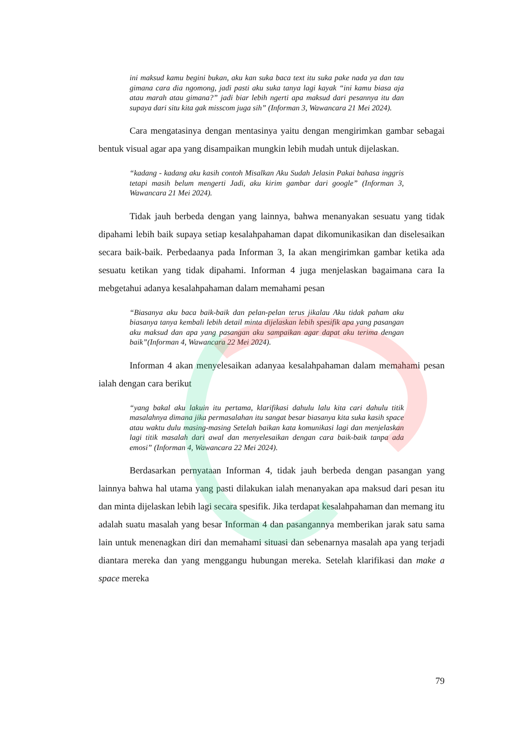ini maksud kamu begini bukan, aku kan suka baca text itu suka pake nada ya dan tau gimana cara dia ngomong, jadi pasti aku suka tanya lagi kayak “ini kamu biasa aja atau marah atau gimana?” jadi biar lebih ngerti apa maksud dari pesannya itu dan supaya dari situ kita gak misscom juga sih” (Informan 3, Wawancara 21 Mei 2024).
Cara mengatasinya dengan mentasinya yaitu dengan mengirimkan gambar sebagai bentuk visual agar apa yang disampaikan mungkin lebih mudah untuk dijelaskan.
“kadang - kadang aku kasih contoh Misalkan Aku Sudah Jelasin Pakai bahasa inggris tetapi masih belum mengerti Jadi, aku kirim gambar dari google” (Informan 3, Wawancara 21 Mei 2024).
Tidak jauh berbeda dengan yang lainnya, bahwa menanyakan sesuatu yang tidak dipahami lebih baik supaya setiap kesalahpahaman dapat dikomunikasikan dan diselesaikan secara baik-baik. Perbedaanya pada Informan 3, Ia akan mengirimkan gambar ketika ada sesuatu ketikan yang tidak dipahami. Informan 4 juga menjelaskan bagaimana cara Ia mebgetahui adanya kesalahpahaman dalam memahami pesan
“Biasanya aku baca baik-baik dan pelan-pelan terus jikalau Aku tidak paham aku biasanya tanya kembali lebih detail minta dijelaskan lebih spesifik apa yang pasangan aku maksud dan apa yang pasangan aku sampaikan agar dapat aku terima dengan baik”(Informan 4, Wawancara 22 Mei 2024).
Informan 4 akan menyelesaikan adanyaa kesalahpahaman dalam memahami pesan ialah dengan cara berikut
“yang bakal aku lakuin itu pertama, klarifikasi dahulu lalu kita cari dahulu titik masalahnya dimana jika permasalahan itu sangat besar biasanya kita suka kasih space atau waktu dulu masing-masing Setelah baikan kata komunikasi lagi dan menjelaskan lagi titik masalah dari awal dan menyelesaikan dengan cara baik-baik tanpa ada emosi” (Informan 4, Wawancara 22 Mei 2024).
Berdasarkan pernyataan Informan 4, tidak jauh berbeda dengan pasangan yang lainnya bahwa hal utama yang pasti dilakukan ialah menanyakan apa maksud dari pesan itu dan minta dijelaskan lebih lagi secara spesifik. Jika terdapat kesalahpahaman dan memang itu adalah suatu masalah yang besar Informan 4 dan pasangannya memberikan jarak satu sama lain untuk menenagkan diri dan memahami situasi dan sebenarnya masalah apa yang terjadi diantara mereka dan yang menggangu hubungan mereka. Setelah klarifikasi dan make a space mereka
79